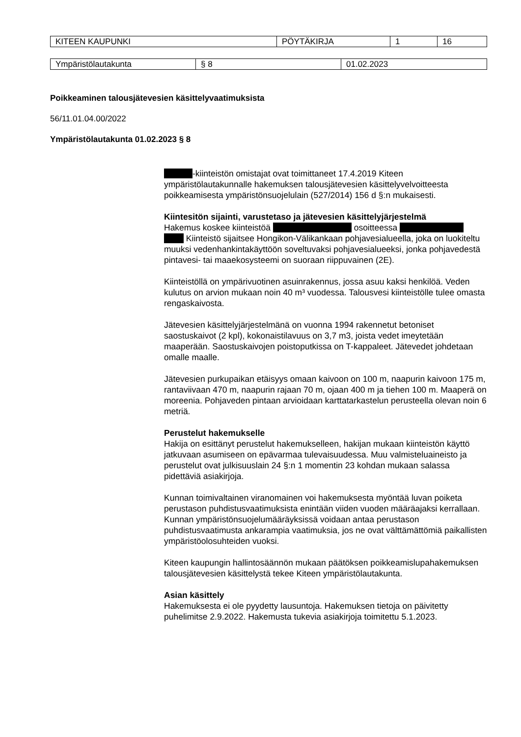| KITEEN KAUPUNKI | PÖYTÄKIRJA | 1 | 16 |
| Ympäristölautakunta | § 8 | 01.02.2023 |
Poikkeaminen talousjätevesien käsittelyvaatimuksista
56/11.01.04.00/2022
Ympäristölautakunta 01.02.2023 § 8
-kiinteistön omistajat ovat toimittaneet 17.4.2019 Kiteen ympäristölautakunnalle hakemuksen talousjätevesien käsittelyvelvoitteesta poikkeamisesta ympäristönsuojelulain (527/2014) 156 d §:n mukaisesti.
Kiintesitön sijainti, varustetaso ja jätevesien käsittelyjärjestelmä
Hakemus koskee kiinteistöä osoitteessa
Kiinteistö sijaitsee Hongikon-Välikankaan pohjavesialueella, joka on luokiteltu muuksi vedenhankintakäyttöön soveltuvaksi pohjavesialueeksi, jonka pohjavedestä pintavesi- tai maaekosysteemi on suoraan riippuvainen (2E).
Kiinteistöllä on ympärivuotinen asuinrakennus, jossa asuu kaksi henkilöä. Veden kulutus on arvion mukaan noin 40 m³ vuodessa. Talousvesi kiinteistölle tulee omasta rengaskaivosta.
Jätevesien käsittelyjärjestelmänä on vuonna 1994 rakennetut betoniset saostuskaivot (2 kpl), kokonaistilavuus on 3,7 m3, joista vedet imeytetään maaperään. Saostuskaivojen poistoputkissa on T-kappaleet. Jätevedet johdetaan omalle maalle.
Jätevesien purkupaikan etäisyys omaan kaivoon on 100 m, naapurin kaivoon 175 m, rantaviivaan 470 m, naapurin rajaan 70 m, ojaan 400 m ja tiehen 100 m. Maaperä on moreenia. Pohjaveden pintaan arvioidaan karttatarkastelun perusteella olevan noin 6 metriä.
Perustelut hakemukselle
Hakija on esittänyt perustelut hakemukselleen, hakijan mukaan kiinteistön käyttö jatkuvaan asumiseen on epävarmaa tulevaisuudessa. Muu valmisteluaineisto ja perustelut ovat julkisuuslain 24 §:n 1 momentin 23 kohdan mukaan salassa pidettäviä asiakirjoja.
Kunnan toimivaltainen viranomainen voi hakemuksesta myöntää luvan poiketa perustason puhdistusvaatimuksista enintään viiden vuoden määräajaksi kerrallaan. Kunnan ympäristönsuojelumääräyksissä voidaan antaa perustason puhdistusvaatimusta ankarampia vaatimuksia, jos ne ovat välttämättömiä paikallisten ympäristöolosuhteiden vuoksi.
Kiteen kaupungin hallintosäännön mukaan päätöksen poikkeamislupahakemuksen talousjätevesien käsittelystä tekee Kiteen ympäristölautakunta.
Asian käsittely
Hakemuksesta ei ole pyydetty lausuntoja. Hakemuksen tietoja on päivitetty puhelimitse 2.9.2022. Hakemusta tukevia asiakirjoja toimitettu 5.1.2023.